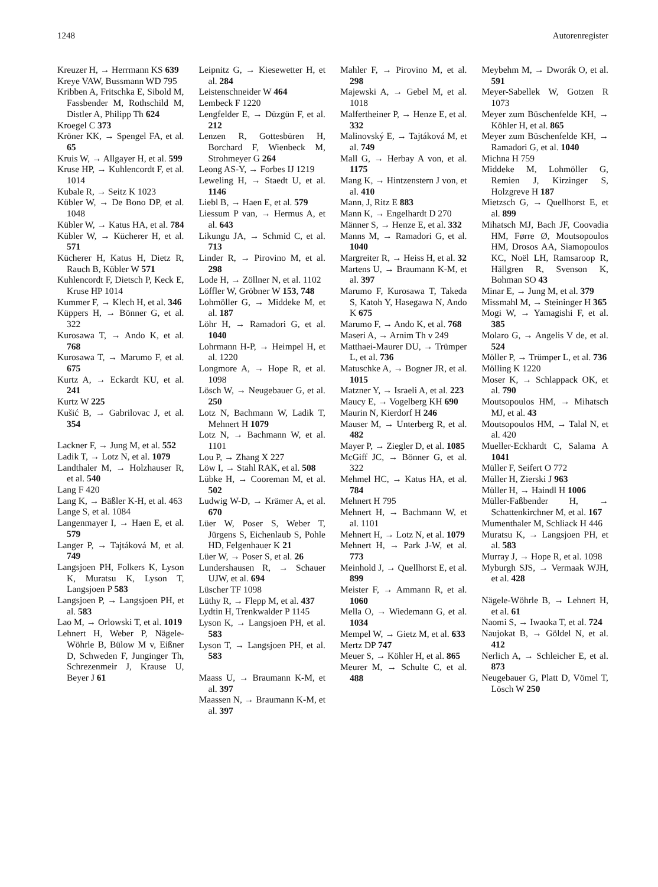1248 Autorenregister
Kreuzer H, → Herrmann KS 639
Kreye VAW, Bussmann WD 795
Kribben A, Fritschka E, Sibold M, Fassbender M, Rothschild M, Distler A, Philipp Th 624
Kroegel C 373
Kröner KK, → Spengel FA, et al. 65
Kruis W, → Allgayer H, et al. 599
Kruse HP, → Kuhlencordt F, et al. 1014
Kubale R, → Seitz K 1023
Kübler W, → De Bono DP, et al. 1048
Kübler W, → Katus HA, et al. 784
Kübler W, → Kücherer H, et al. 571
Kücherer H, Katus H, Dietz R, Rauch B, Kübler W 571
Kuhlencordt F, Dietsch P, Keck E, Kruse HP 1014
Kummer F, → Klech H, et al. 346
Küppers H, → Bönner G, et al. 322
Kurosawa T, → Ando K, et al. 768
Kurosawa T, → Marumo F, et al. 675
Kurtz A, → Eckardt KU, et al. 241
Kurtz W 225
Kušić B, → Gabrilovac J, et al. 354
Lackner F, → Jung M, et al. 552
Ladik T, → Lotz N, et al. 1079
Landthaler M, → Holzhauser R, et al. 540
Lang F 420
Lang K, → Bäßler K-H, et al. 463
Lange S, et al. 1084
Langenmayer I, → Haen E, et al. 579
Langer P, → Tajtáková M, et al. 749
Langsjoen PH, Folkers K, Lyson K, Muratsu K, Lyson T, Langsjoen P 583
Langsjoen P, → Langsjoen PH, et al. 583
Lao M, → Orlowski T, et al. 1019
Lehnert H, Weber P, Nägele-Wöhrle B, Bülow M v, Eißner D, Schweden F, Junginger Th, Schrezenmeir J, Krause U, Beyer J 61
Leipnitz G, → Kiesewetter H, et al. 284
Leistenschneider W 464
Lembeck F 1220
Lengfelder E, → Düzgün F, et al. 212
Lenzen R, Gottesbüren H, Borchard F, Wienbeck M, Strohmeyer G 264
Leong AS-Y, → Forbes IJ 1219
Leweling H, → Staedt U, et al. 1146
Liebl B, → Haen E, et al. 579
Liessum P van, → Hermus A, et al. 643
Likungu JA, → Schmid C, et al. 713
Linder R, → Pirovino M, et al. 298
Lode H, → Zöllner N, et al. 1102
Löffler W, Gröbner W 153, 748
Lohmöller G, → Middeke M, et al. 187
Löhr H, → Ramadori G, et al. 1040
Lohrmann H-P, → Heimpel H, et al. 1220
Longmore A, → Hope R, et al. 1098
Lösch W, → Neugebauer G, et al. 250
Lotz N, Bachmann W, Ladik T, Mehnert H 1079
Lotz N, → Bachmann W, et al. 1101
Lou P, → Zhang X 227
Löw I, → Stahl RAK, et al. 508
Lübke H, → Cooreman M, et al. 502
Ludwig W-D, → Krämer A, et al. 670
Lüer W, Poser S, Weber T, Jürgens S, Eichenlaub S, Pohle HD, Felgenhauer K 21
Lüer W, → Poser S, et al. 26
Lundershausen R, → Schauer UJW, et al. 694
Lüscher TF 1098
Lüthy R, → Flepp M, et al. 437
Lydtin H, Trenkwalder P 1145
Lyson K, → Langsjoen PH, et al. 583
Lyson T, → Langsjoen PH, et al. 583
Maass U, → Braumann K-M, et al. 397
Maassen N, → Braumann K-M, et al. 397
Mahler F, → Pirovino M, et al. 298
Majewski A, → Gebel M, et al. 1018
Malfertheiner P, → Henze E, et al. 332
Malinovský E, → Tajtáková M, et al. 749
Mall G, → Herbay A von, et al. 1175
Mang K, → Hintzenstern J von, et al. 410
Mann, J, Ritz E 883
Mann K, → Engelhardt D 270
Männer S, → Henze E, et al. 332
Manns M, → Ramadori G, et al. 1040
Margreiter R, → Heiss H, et al. 32
Martens U, → Braumann K-M, et al. 397
Marumo F, Kurosawa T, Takeda S, Katoh Y, Hasegawa N, Ando K 675
Marumo F, → Ando K, et al. 768
Maseri A, → Arnim Th v 249
Matthaei-Maurer DU, → Trümper L, et al. 736
Matuschke A, → Bogner JR, et al. 1015
Matzner Y, → Israeli A, et al. 223
Maucy E, → Vogelberg KH 690
Maurin N, Kierdorf H 246
Mauser M, → Unterberg R, et al. 482
Mayer P, → Ziegler D, et al. 1085
McGiff JC, → Bönner G, et al. 322
Mehmel HC, → Katus HA, et al. 784
Mehnert H 795
Mehnert H, → Bachmann W, et al. 1101
Mehnert H, → Lotz N, et al. 1079
Mehnert H, → Park J-W, et al. 773
Meinhold J, → Quellhorst E, et al. 899
Meister F, → Ammann R, et al. 1060
Mella O, → Wiedemann G, et al. 1034
Mempel W, → Gietz M, et al. 633
Mertz DP 747
Meuer S, → Köhler H, et al. 865
Meurer M, → Schulte C, et al. 488
Meybehm M, → Dworák O, et al. 591
Meyer-Sabellek W, Gotzen R 1073
Meyer zum Büschenfelde KH, → Köhler H, et al. 865
Meyer zum Büschenfelde KH, → Ramadori G, et al. 1040
Michna H 759
Middeke M, Lohmöller G, Remien J, Kirzinger S, Holzgreve H 187
Mietzsch G, → Quellhorst E, et al. 899
Mihatsch MJ, Bach JF, Coovadia HM, Førre Ø, Moutsopoulos HM, Drosos AA, Siamopoulos KC, Noël LH, Ramsaroop R, Hällgren R, Svenson K, Bohman SO 43
Minar E, → Jung M, et al. 379
Missmahl M, → Steininger H 365
Mogi W, → Yamagishi F, et al. 385
Molaro G, → Angelis V de, et al. 524
Möller P, → Trümper L, et al. 736
Mölling K 1220
Moser K, → Schlappack OK, et al. 790
Moutsopoulos HM, → Mihatsch MJ, et al. 43
Moutsopoulos HM, → Talal N, et al. 420
Mueller-Eckhardt C, Salama A 1041
Müller F, Seifert O 772
Müller H, Zierski J 963
Müller H, → Haindl H 1006
Müller-Faßbender H, → Schattenkirchner M, et al. 167
Mumenthaler M, Schliack H 446
Muratsu K, → Langsjoen PH, et al. 583
Murray J, → Hope R, et al. 1098
Myburgh SJS, → Vermaak WJH, et al. 428
Nägele-Wöhrle B, → Lehnert H, et al. 61
Naomi S, → Iwaoka T, et al. 724
Naujokat B, → Göldel N, et al. 412
Nerlich A, → Schleicher E, et al. 873
Neugebauer G, Platt D, Vömel T, Lösch W 250